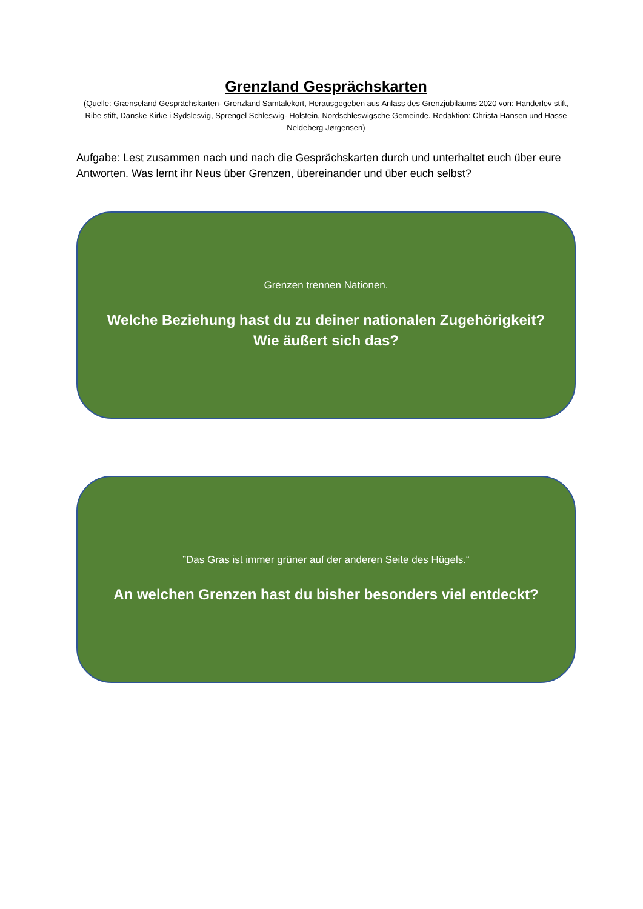Grenzland Gesprächskarten
(Quelle: Grænseland Gesprächskarten- Grenzland Samtalekort, Herausgegeben aus Anlass des Grenzjubiläums 2020 von: Handerlev stift, Ribe stift, Danske Kirke i Sydslesvig, Sprengel Schleswig- Holstein, Nordschleswigsche Gemeinde. Redaktion: Christa Hansen und Hasse Neldeberg Jørgensen)
Aufgabe: Lest zusammen nach und nach die Gesprächskarten durch und unterhaltet euch über eure Antworten. Was lernt ihr Neus über Grenzen, übereinander und über euch selbst?
Grenzen trennen Nationen.
Welche Beziehung hast du zu deiner nationalen Zugehörigkeit? Wie äußert sich das?
”Das Gras ist immer grüner auf der anderen Seite des Hügels.“
An welchen Grenzen hast du bisher besonders viel entdeckt?